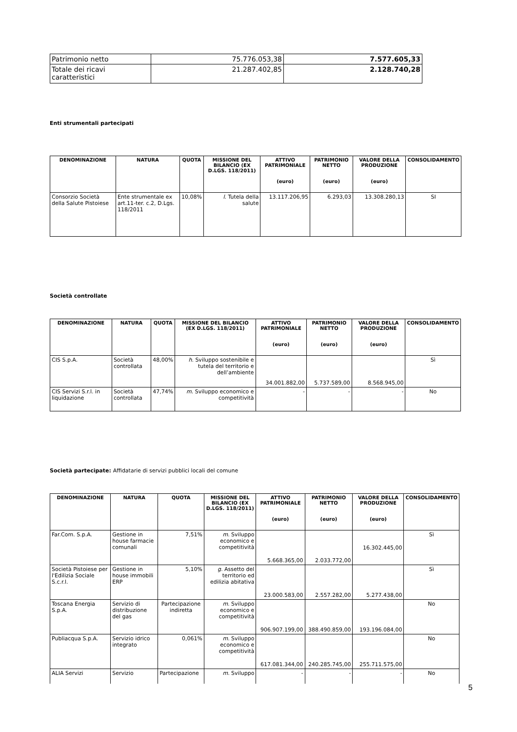| Patrimonio netto | 75.776.053,38 | 7.577.605,33 |
| Totale dei ricavi caratteristici | 21.287.402,85 | 2.128.740,28 |
Enti strumentali partecipati
| DENOMINAZIONE | NATURA | QUOTA | MISSIONE DEL BILANCIO (EX D.LGS. 118/2011) | ATTIVO PATRIMONIALE (euro) | PATRIMONIO NETTO (euro) | VALORE DELLA PRODUZIONE (euro) | CONSOLIDAMENTO |
| --- | --- | --- | --- | --- | --- | --- | --- |
| Consorzio Società della Salute Pistoiese | Ente strumentale ex art.11-ter. c.2, D.Lgs. 118/2011 | 10,08% | l . Tutela della salute | 13.117.206,95 | 6.293,03 | 13.308.280,13 | SI |
Società controllate
| DENOMINAZIONE | NATURA | QUOTA | MISSIONE DEL BILANCIO (EX D.LGS. 118/2011) | ATTIVO PATRIMONIALE (euro) | PATRIMONIO NETTO (euro) | VALORE DELLA PRODUZIONE (euro) | CONSOLIDAMENTO |
| --- | --- | --- | --- | --- | --- | --- | --- |
| CIS S.p.A. | Società controllata | 48,00% | h . Sviluppo sostenibile e tutela del territorio e dell’ambiente | 34.001.882,00 | 5.737.589,00 | 8.568.945,00 | Sì |
| CIS Servizi S.r.l. in liquidazione | Società controllata | 47,74% | m . Sviluppo economico e competitività | - | - | - | No |
Società partecipate: Affidatarie di servizi pubblici locali del comune
| DENOMINAZIONE | NATURA | QUOTA | MISSIONE DEL BILANCIO (EX D.LGS. 118/2011) | ATTIVO PATRIMONIALE (euro) | PATRIMONIO NETTO (euro) | VALORE DELLA PRODUZIONE (euro) | CONSOLIDAMENTO |
| --- | --- | --- | --- | --- | --- | --- | --- |
| Far.Com. S.p.A. | Gestione in house farmacie comunali | 7,51% | m . Sviluppo economico e competitività | 5.668.365,00 | 2.033.772,00 | 16.302.445,00 | Sì |
| Società Pistoiese per l'Edilizia Sociale S.c.r.l. | Gestione in house immobili ERP | 5,10% | g. Assetto del territorio ed edilizia abitativa | 23.000.583,00 | 2.557.282,00 | 5.277.438,00 | Sì |
| Toscana Energia S.p.A. | Servizio di distribuzione del gas | Partecipazione indiretta | m. Sviluppo economico e competitività | 906.907.199,00 | 388.490.859,00 | 193.196.084,00 | No |
| Publiacqua S.p.A. | Servizio idrico integrato | 0,061% | m . Sviluppo economico e competitività | 617.081.344,00 | 240.285.745,00 | 255.711.575,00 | No |
| ALIA Servizi | Servizio | Partecipazione | m . Sviluppo | - | - | - | No |
5